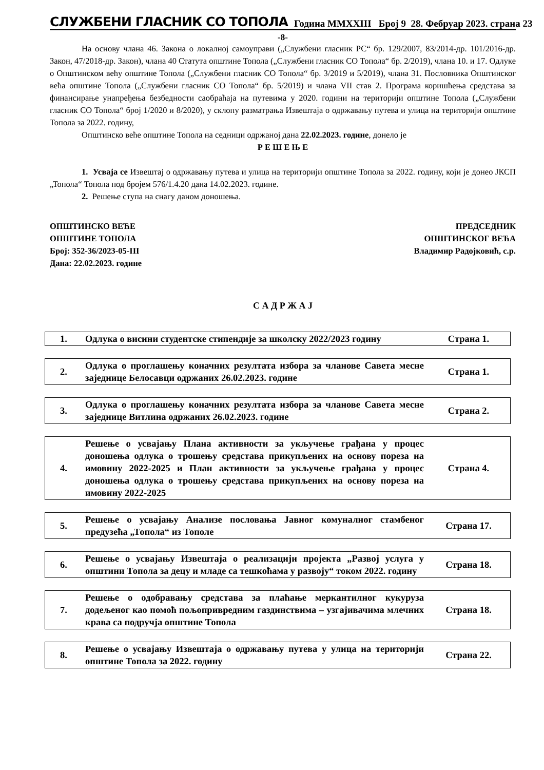СЛУЖБЕНИ ГЛАСНИК СО ТОПОЛА Година MMXXIII Број 9 28. Фебруар 2023. страна 23
-8-
На основу члана 46. Закона о локалној самоуправи („Службени гласник РС“ бр. 129/2007, 83/2014-др. 101/2016-др. Закон, 47/2018-др. Закон), члана 40 Статута општине Топола („Службени гласник СО Топола“ бр. 2/2019), члана 10. и 17. Одлуке о Општинском већу општине Топола („Службени гласник СО Топола“ бр. 3/2019 и 5/2019), члана 31. Пословника Општинског већа општине Топола („Службени гласник СО Топола“ бр. 5/2019) и члана VII став 2. Програма коришћења средстава за финансирање унапређења безбедности саобраћаја на путевима у 2020. години на територији општине Топола („Службени гласник СО Топола“ број 1/2020 и 8/2020), у склопу разматрања Извештаја о одржавању путева и улица на територији општине Топола за 2022. годину,
Општинско веће општине Топола на седници одржаној дана 22.02.2023. године, донело је
Р Е Ш Е Њ Е
1. Усваја се Извештај о одржавању путева и улица на територији општине Топола за 2022. годину, који је донео ЈКСП „Топола“ Топола под бројем 576/1.4.20 дана 14.02.2023. године.
2. Решење ступа на снагу даном доношења.
ОПШТИНСКО ВЕЋЕ
ОПШТИНЕ ТОПОЛА
Број: 352-36/2023-05-III
Дана: 22.02.2023. године
ПРЕДСЕДНИК
ОПШТИНСКОГ ВЕЋА
Владимир Радојковић, с.р.
С А Д Р Ж А Ј
| 1. | Одлука о висини студентске стипендије за школску 2022/2023 годину | Страна 1. |
| 2. | Одлука о проглашењу коначних резултата избора за чланове Савета месне заједнице Белосавци одржаних 26.02.2023. године | Страна 1. |
| 3. | Одлука о проглашењу коначних резултата избора за чланове Савета месне заједнице Витлина одржаних 26.02.2023. године | Страна 2. |
| 4. | Решење о усвајању Плана активности за укључење грађана у процес доношења одлука о трошењу средстава прикупљених на основу пореза на имовину 2022-2025 и План активности за укључење грађана у процес доношења одлука о трошењу средстава прикупљених на основу пореза на имовину 2022-2025 | Страна 4. |
| 5. | Решење о усвајању Анализе пословања Јавног комуналног стамбеног предузећа „Топола“ из Тополе | Страна 17. |
| 6. | Решење о усвајању Извештаја о реализацији пројекта „Развој услуга у општини Топола за децу и младе са тешкоћама у развоју“ током 2022. годину | Страна 18. |
| 7. | Решење о одобравању средстава за плаћање меркантилног кукуруза додељеног као помоћ пољопривредним газдинствима – узгајивачима млечних крава са подручја општине Топола | Страна 18. |
| 8. | Решење о усвајању Извештаја о одржавању путева у улица на територији општине Топола за 2022. годину | Страна 22. |